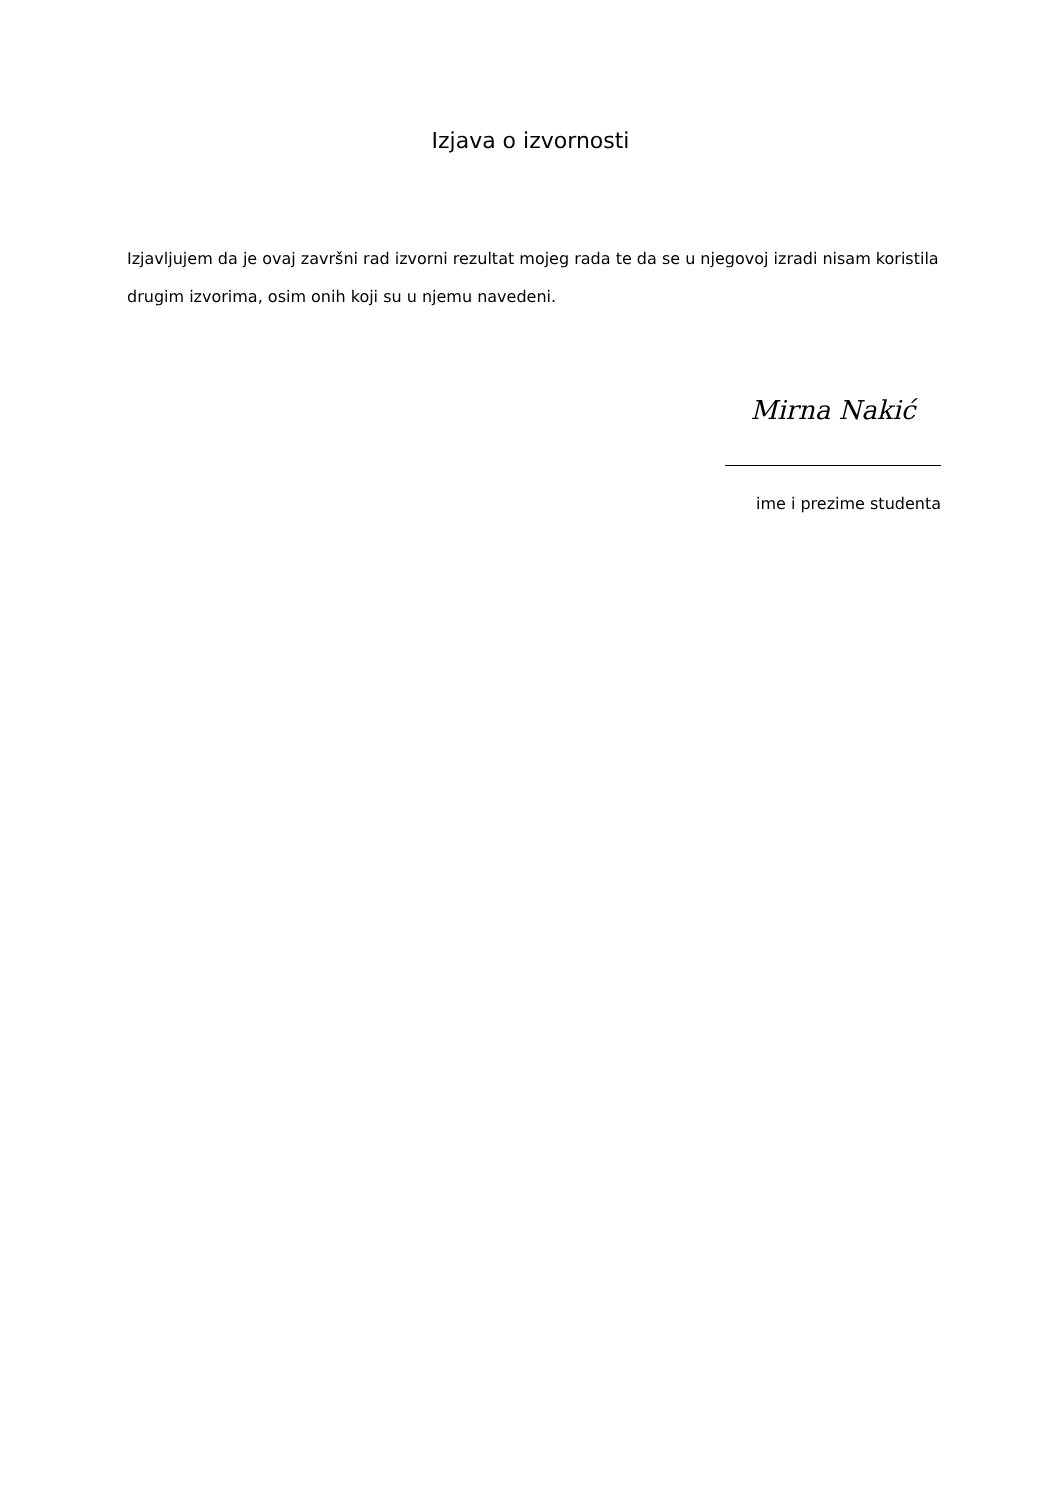Izjava o izvornosti
Izjavljujem da je ovaj završni rad izvorni rezultat mojeg rada te da se u njegovoj izradi nisam koristila drugim izvorima, osim onih koji su u njemu navedeni.
Mirna Nakić
ime i prezime studenta